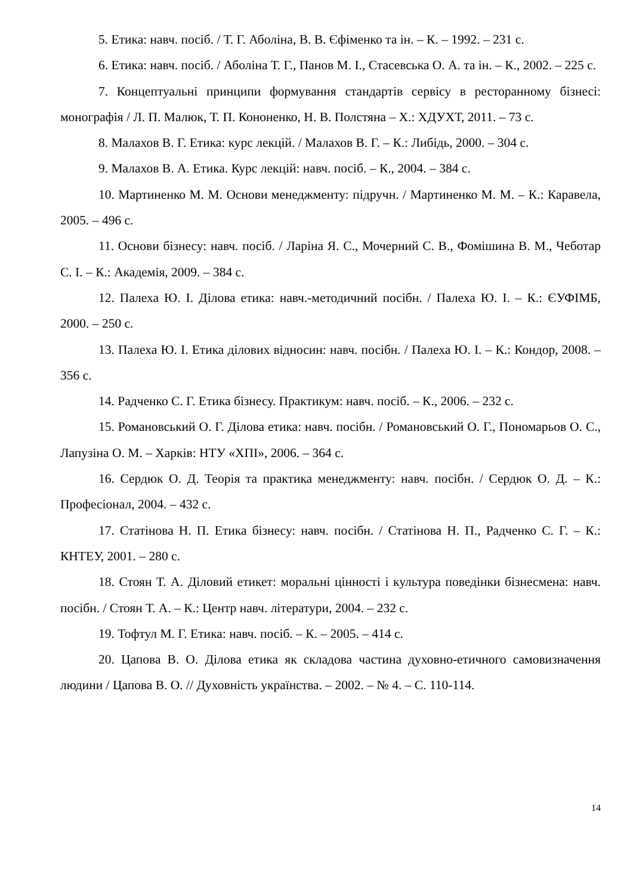5. Етика: навч. посіб. / Т. Г. Аболіна, В. В. Єфіменко та ін. – К. – 1992. – 231 с.
6. Етика: навч. посіб. / Аболіна Т. Г., Панов М. І., Стасевська О. А. та ін. – К., 2002. – 225 с.
7. Концептуальні принципи формування стандартів сервісу в ресторанному бізнесі: монографія / Л. П. Малюк, Т. П. Кононенко, Н. В. Полстяна – Х.: ХДУХТ, 2011. – 73 с.
8. Малахов В. Г. Етика: курс лекцій. / Малахов В. Г. – К.: Либідь, 2000. – 304 с.
9. Малахов В. А. Етика. Курс лекцій: навч. посіб. – К., 2004. – 384 с.
10. Мартиненко М. М. Основи менеджменту: підручн. / Мартиненко М. М. – К.: Каравела, 2005. – 496 с.
11. Основи бізнесу: навч. посіб. / Ларіна Я. С., Мочерний С. В., Фомішина В. М., Чеботар С. І. – К.: Академія, 2009. – 384 с.
12. Палеха Ю. І. Ділова етика: навч.-методичний посібн. / Палеха Ю. І. – К.: ЄУФІМБ, 2000. – 250 с.
13. Палеха Ю. І. Етика ділових відносин: навч. посібн. / Палеха Ю. І. – К.: Кондор, 2008. – 356 с.
14. Радченко С. Г. Етика бізнесу. Практикум: навч. посіб. – К., 2006. – 232 с.
15. Романовський О. Г. Ділова етика: навч. посібн. / Романовський О. Г., Пономарьов О. С., Лапузіна О. М. – Харків: НТУ «ХПІ», 2006. – 364 с.
16. Сердюк О. Д. Теорія та практика менеджменту: навч. посібн. / Сердюк О. Д. – К.: Професіонал, 2004. – 432 с.
17. Статінова Н. П. Етика бізнесу: навч. посібн. / Статінова Н. П., Радченко С. Г. – К.: КНТЕУ, 2001. – 280 с.
18. Стоян Т. А. Діловий етикет: моральні цінності і культура поведінки бізнесмена: навч. посібн. / Стоян Т. А. – К.: Центр навч. літератури, 2004. – 232 с.
19. Тофтул М. Г. Етика: навч. посіб. – К. – 2005. – 414 с.
20. Цапова В. О. Ділова етика як складова частина духовно-етичного самовизначення людини / Цапова В. О. // Духовність українства. – 2002. – № 4. – С. 110-114.
14